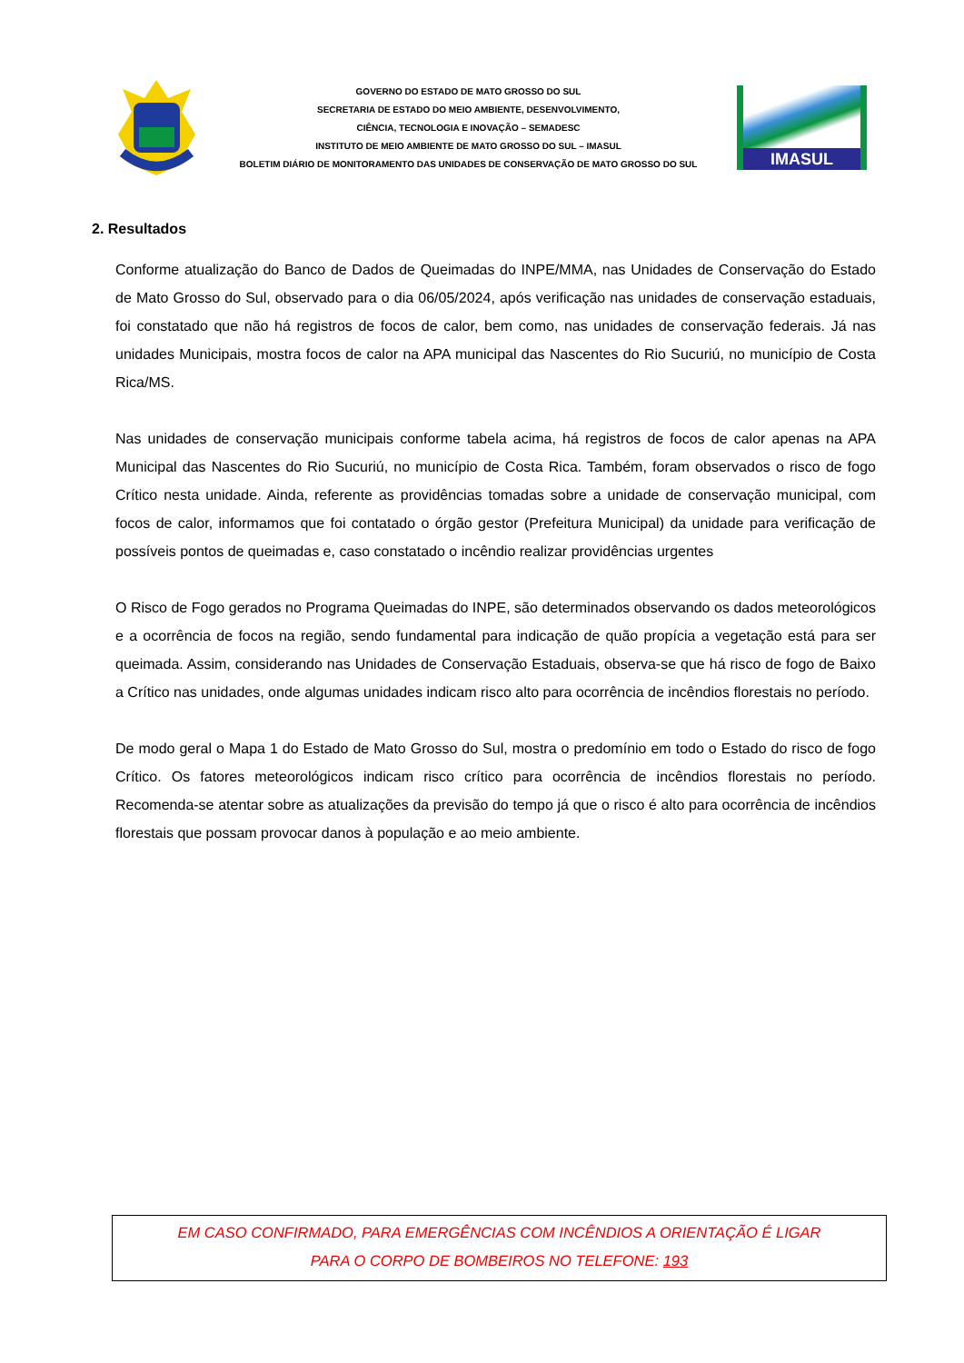GOVERNO DO ESTADO DE MATO GROSSO DO SUL
SECRETARIA DE ESTADO DO MEIO AMBIENTE, DESENVOLVIMENTO,
CIÊNCIA, TECNOLOGIA E INOVAÇÃO – SEMADESC
INSTITUTO DE MEIO AMBIENTE DE MATO GROSSO DO SUL – IMASUL
BOLETIM DIÁRIO DE MONITORAMENTO DAS UNIDADES DE CONSERVAÇÃO DE MATO GROSSO DO SUL
IMASUL
2. Resultados
Conforme atualização do Banco de Dados de Queimadas do INPE/MMA, nas Unidades de Conservação do Estado de Mato Grosso do Sul, observado para o dia 06/05/2024, após verificação nas unidades de conservação estaduais, foi constatado que não há registros de focos de calor, bem como, nas unidades de conservação federais. Já nas unidades Municipais, mostra focos de calor na APA municipal das Nascentes do Rio Sucuriú, no município de Costa Rica/MS.
Nas unidades de conservação municipais conforme tabela acima, há registros de focos de calor apenas na APA Municipal das Nascentes do Rio Sucuriú, no município de Costa Rica. Também, foram observados o risco de fogo Crítico nesta unidade. Ainda, referente as providências tomadas sobre a unidade de conservação municipal, com focos de calor, informamos que foi contatado o órgão gestor (Prefeitura Municipal) da unidade para verificação de possíveis pontos de queimadas e, caso constatado o incêndio realizar providências urgentes
O Risco de Fogo gerados no Programa Queimadas do INPE, são determinados observando os dados meteorológicos e a ocorrência de focos na região, sendo fundamental para indicação de quão propícia a vegetação está para ser queimada. Assim, considerando nas Unidades de Conservação Estaduais, observa-se que há risco de fogo de Baixo a Crítico nas unidades, onde algumas unidades indicam risco alto para ocorrência de incêndios florestais no período.
De modo geral o Mapa 1 do Estado de Mato Grosso do Sul, mostra o predomínio em todo o Estado do risco de fogo Crítico. Os fatores meteorológicos indicam risco crítico para ocorrência de incêndios florestais no período. Recomenda-se atentar sobre as atualizações da previsão do tempo já que o risco é alto para ocorrência de incêndios florestais que possam provocar danos à população e ao meio ambiente.
EM CASO CONFIRMADO, PARA EMERGÊNCIAS COM INCÊNDIOS A ORIENTAÇÃO É LIGAR
PARA O CORPO DE BOMBEIROS NO TELEFONE: 193